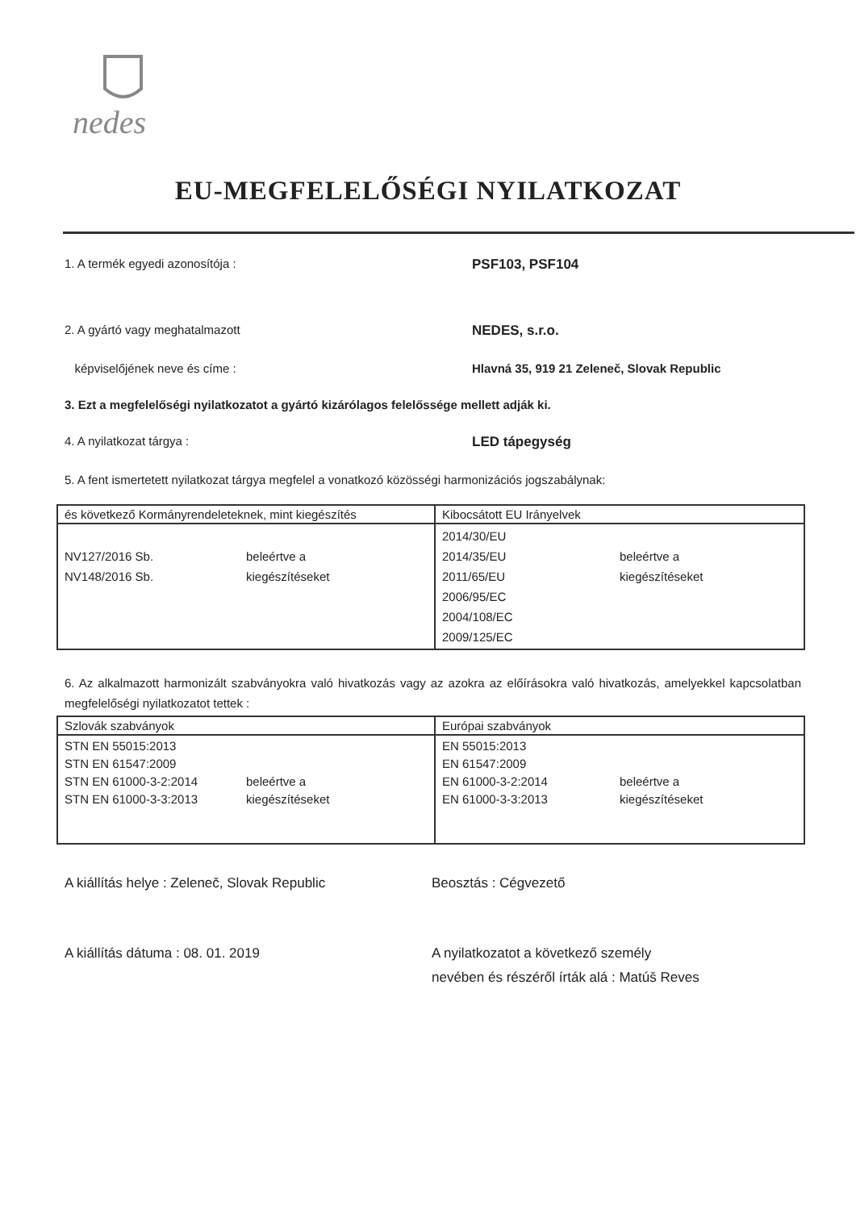nedes
EU-MEGFELELŐSÉGI NYILATKOZAT
1. A termék egyedi azonosítója : PSF103, PSF104
2. A gyártó vagy meghatalmazott NEDES, s.r.o.
képviselőjének neve és címe : Hlavná 35, 919 21 Zeleneč, Slovak Republic
3. Ezt a megfelelőségi nyilatkozatot a gyártó kizárólagos felelőssége mellett adják ki.
4. A nyilatkozat tárgya : LED tápegység
5. A fent ismertetett nyilatkozat tárgya megfelel a vonatkozó közösségi harmonizációs jogszabálynak:
| és következő Kormányrendeleteknek, mint kiegészítés | Kibocsátott EU Irányelvek |
| --- | --- |
| NV127/2016 Sb. NV148/2016 Sb. beleértve a kiegészítéseket | 2014/30/EU 2014/35/EU 2011/65/EU 2006/95/EC 2004/108/EC 2009/125/EC beleértve a kiegészítéseket |
6. Az alkalmazott harmonizált szabványokra való hivatkozás vagy az azokra az előírásokra való hivatkozás, amelyekkel kapcsolatban megfelelőségi nyilatkozatot tettek :
| Szlovák szabványok | Európai szabványok |
| --- | --- |
| STN EN 55015:2013 STN EN 61547:2009 STN EN 61000-3-2:2014 STN EN 61000-3-3:2013 beleértve a kiegészítéseket | EN 55015:2013 EN 61547:2009 EN 61000-3-2:2014 EN 61000-3-3:2013 beleértve a kiegészítéseket |
A kiállítás helye : Zeleneč, Slovak Republic Beosztás : Cégvezető
A kiállítás dátuma : 08. 01. 2019 A nyilatkozatot a következő személy
nevében és részéről írták alá : Matúš Reves